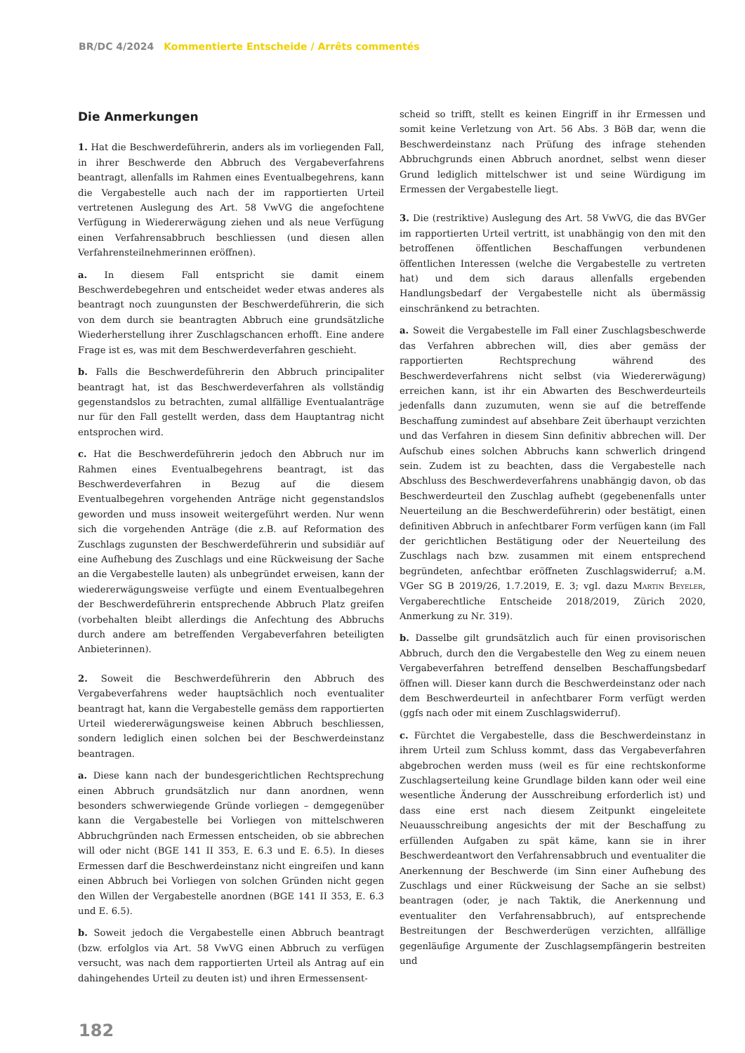BR/DC 4/2024 Kommentierte Entscheide / Arrêts commentés
Die Anmerkungen
1. Hat die Beschwerdeführerin, anders als im vorliegenden Fall, in ihrer Beschwerde den Abbruch des Vergabeverfahrens beantragt, allenfalls im Rahmen eines Eventualbegehrens, kann die Vergabestelle auch nach der im rapportierten Urteil vertretenen Auslegung des Art. 58 VwVG die angefochtene Verfügung in Wiedererwägung ziehen und als neue Verfügung einen Verfahrensabbruch beschliessen (und diesen allen Verfahrensteilnehmerinnen eröffnen).
a. In diesem Fall entspricht sie damit einem Beschwerdebegehren und entscheidet weder etwas anderes als beantragt noch zuungunsten der Beschwerdeführerin, die sich von dem durch sie beantragten Abbruch eine grundsätzliche Wiederherstellung ihrer Zuschlagschancen erhofft. Eine andere Frage ist es, was mit dem Beschwerdeverfahren geschieht.
b. Falls die Beschwerdeführerin den Abbruch principaliter beantragt hat, ist das Beschwerdeverfahren als vollständig gegenstandslos zu betrachten, zumal allfällige Eventualanträge nur für den Fall gestellt werden, dass dem Hauptantrag nicht entsprochen wird.
c. Hat die Beschwerdeführerin jedoch den Abbruch nur im Rahmen eines Eventualbegehrens beantragt, ist das Beschwerdeverfahren in Bezug auf die diesem Eventualbegehren vorgehenden Anträge nicht gegenstandslos geworden und muss insoweit weitergeführt werden. Nur wenn sich die vorgehenden Anträge (die z.B. auf Reformation des Zuschlags zugunsten der Beschwerdeführerin und subsidiär auf eine Aufhebung des Zuschlags und eine Rückweisung der Sache an die Vergabestelle lauten) als unbegründet erweisen, kann der wiedererwägungsweise verfügte und einem Eventualbegehren der Beschwerdeführerin entsprechende Abbruch Platz greifen (vorbehalten bleibt allerdings die Anfechtung des Abbruchs durch andere am betreffenden Vergabeverfahren beteiligten Anbieterinnen).
2. Soweit die Beschwerdeführerin den Abbruch des Vergabeverfahrens weder hauptsächlich noch eventualiter beantragt hat, kann die Vergabestelle gemäss dem rapportierten Urteil wiedererwägungsweise keinen Abbruch beschliessen, sondern lediglich einen solchen bei der Beschwerdeinstanz beantragen.
a. Diese kann nach der bundesgerichtlichen Rechtsprechung einen Abbruch grundsätzlich nur dann anordnen, wenn besonders schwerwiegende Gründe vorliegen – demgegenüber kann die Vergabestelle bei Vorliegen von mittelschweren Abbruchgründen nach Ermessen entscheiden, ob sie abbrechen will oder nicht (BGE 141 II 353, E. 6.3 und E. 6.5). In dieses Ermessen darf die Beschwerdeinstanz nicht eingreifen und kann einen Abbruch bei Vorliegen von solchen Gründen nicht gegen den Willen der Vergabestelle anordnen (BGE 141 II 353, E. 6.3 und E. 6.5).
b. Soweit jedoch die Vergabestelle einen Abbruch beantragt (bzw. erfolglos via Art. 58 VwVG einen Abbruch zu verfügen versucht, was nach dem rapportierten Urteil als Antrag auf ein dahingehendes Urteil zu deuten ist) und ihren Ermessensent-
scheid so trifft, stellt es keinen Eingriff in ihr Ermessen und somit keine Verletzung von Art. 56 Abs. 3 BöB dar, wenn die Beschwerdeinstanz nach Prüfung des infrage stehenden Abbruchgrunds einen Abbruch anordnet, selbst wenn dieser Grund lediglich mittelschwer ist und seine Würdigung im Ermessen der Vergabestelle liegt.
3. Die (restriktive) Auslegung des Art. 58 VwVG, die das BVGer im rapportierten Urteil vertritt, ist unabhängig von den mit den betroffenen öffentlichen Beschaffungen verbundenen öffentlichen Interessen (welche die Vergabestelle zu vertreten hat) und dem sich daraus allenfalls ergebenden Handlungsbedarf der Vergabestelle nicht als übermässig einschränkend zu betrachten.
a. Soweit die Vergabestelle im Fall einer Zuschlagsbeschwerde das Verfahren abbrechen will, dies aber gemäss der rapportierten Rechtsprechung während des Beschwerdeverfahrens nicht selbst (via Wiedererwägung) erreichen kann, ist ihr ein Abwarten des Beschwerdeurteils jedenfalls dann zuzumuten, wenn sie auf die betreffende Beschaffung zumindest auf absehbare Zeit überhaupt verzichten und das Verfahren in diesem Sinn definitiv abbrechen will. Der Aufschub eines solchen Abbruchs kann schwerlich dringend sein. Zudem ist zu beachten, dass die Vergabestelle nach Abschluss des Beschwerdeverfahrens unabhängig davon, ob das Beschwerdeurteil den Zuschlag aufhebt (gegebenenfalls unter Neuerteilung an die Beschwerdeführerin) oder bestätigt, einen definitiven Abbruch in anfechtbarer Form verfügen kann (im Fall der gerichtlichen Bestätigung oder der Neuerteilung des Zuschlags nach bzw. zusammen mit einem entsprechend begründeten, anfechtbar eröffneten Zuschlagswiderruf; a.M. VGer SG B 2019/26, 1.7.2019, E. 3; vgl. dazu Martin Beyeler, Vergaberechtliche Entscheide 2018/2019, Zürich 2020, Anmerkung zu Nr. 319).
b. Dasselbe gilt grundsätzlich auch für einen provisorischen Abbruch, durch den die Vergabestelle den Weg zu einem neuen Vergabeverfahren betreffend denselben Beschaffungsbedarf öffnen will. Dieser kann durch die Beschwerdeinstanz oder nach dem Beschwerdeurteil in anfechtbarer Form verfügt werden (ggfs nach oder mit einem Zuschlagswiderruf).
c. Fürchtet die Vergabestelle, dass die Beschwerdeinstanz in ihrem Urteil zum Schluss kommt, dass das Vergabeverfahren abgebrochen werden muss (weil es für eine rechtskonforme Zuschlagserteilung keine Grundlage bilden kann oder weil eine wesentliche Änderung der Ausschreibung erforderlich ist) und dass eine erst nach diesem Zeitpunkt eingeleitete Neuausschreibung angesichts der mit der Beschaffung zu erfüllenden Aufgaben zu spät käme, kann sie in ihrer Beschwerdeantwort den Verfahrensabbruch und eventualiter die Anerkennung der Beschwerde (im Sinn einer Aufhebung des Zuschlags und einer Rückweisung der Sache an sie selbst) beantragen (oder, je nach Taktik, die Anerkennung und eventualiter den Verfahrensabbruch), auf entsprechende Bestreitungen der Beschwerderügen verzichten, allfällige gegenläufige Argumente der Zuschlagsempfängerin bestreiten und
182